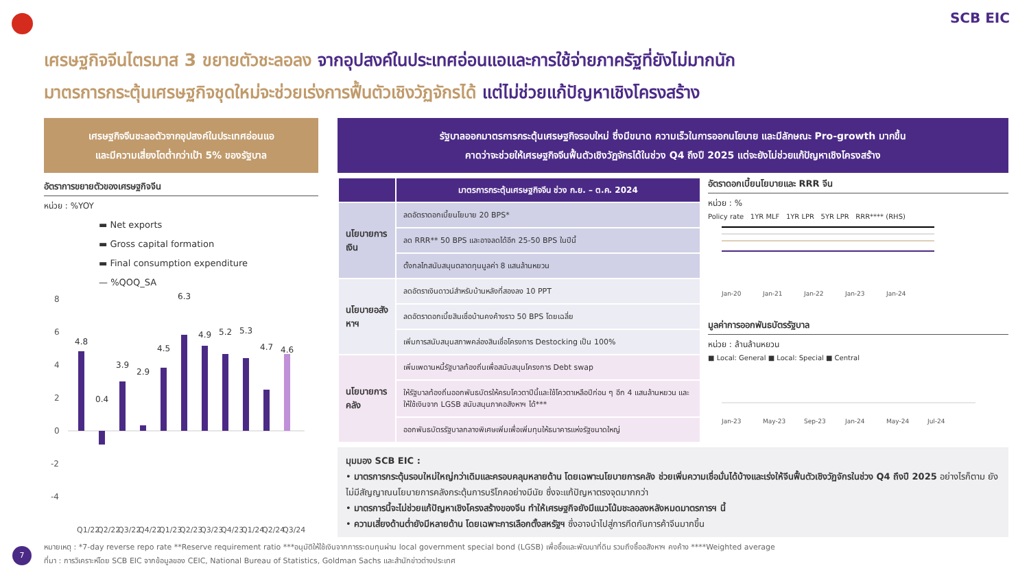SCB EIC
เศรษฐกิจจีนไตรมาส 3 ขยายตัวชะลอลง จากอุปสงค์ในประเทศอ่อนแอและการใช้จ่ายภาครัฐที่ยังไม่มากนัก
มาตรการกระตุ้นเศรษฐกิจชุดใหม่จะช่วยเร่งการฟื้นตัวเชิงวัฏจักรได้ แต่ไม่ช่วยแก้ปัญหาเชิงโครงสร้าง
เศรษฐกิจจีนชะลอตัวจากอุปสงค์ในประเทศอ่อนแอ
และมีความเสี่ยงโตต่ำกว่าเป้า 5% ของรัฐบาล
อัตราการขยายตัวของเศรษฐกิจจีน
หน่วย : %YOY
▬ Net exports
▬ Gross capital formation
▬ Final consumption expenditure
— %QOQ_SA
8
6
4
2
0
-2
-4
4.8
0.4
3.9
2.9
4.5
6.3
4.9
5.2
5.3
4.7
4.6
Q1/22
Q2/22
Q3/22
Q4/22
Q1/23
Q2/23
Q3/23
Q4/23
Q1/24
Q2/24
Q3/24
รัฐบาลออกมาตรการกระตุ้นเศรษฐกิจรอบใหม่ ซึ่งมีขนาด ความเร็วในการออกนโยบาย และมีลักษณะ Pro-growth มากขึ้น
คาดว่าจะช่วยให้เศรษฐกิจจีนฟื้นตัวเชิงวัฏจักรได้ในช่วง Q4 ถึงปี 2025 แต่จะยังไม่ช่วยแก้ปัญหาเชิงโครงสร้าง
| | มาตรการกระตุ้นเศรษฐกิจจีน ช่วง ก.ย. – ต.ค. 2024 |
| --- | --- |
| นโยบายการเงิน | ลดอัตราดอกเบี้ยนโยบาย 20 BPS* |
| | ลด RRR** 50 BPS และอาจลดได้อีก 25-50 BPS ในปีนี้ |
| | ตั้งกลไกสนับสนุนตลาดทุนมูลค่า 8 แสนล้านหยวน |
| นโยบายอสังหาฯ | ลดอัตราเงินดาวน์สำหรับบ้านหลังที่สองลง 10 PPT |
| | ลดอัตราดอกเบี้ยสินเชื่อบ้านคงค้างราว 50 BPS โดยเฉลี่ย |
| | เพิ่มการสนับสนุนสภาพคล่องสินเชื่อโครงการ Destocking เป็น 100% |
| นโยบายการคลัง | เพิ่มเพดานหนี้รัฐบาลท้องถิ่นเพื่อสนับสนุนโครงการ Debt swap |
| | ให้รัฐบาลท้องถิ่นออกพันธบัตรให้ครบโควตาปีนี้และใช้โควตาเหลือปีก่อน ๆ อีก 4 แสนล้านหยวน และให้ใช้เงินจาก LGSB สนับสนุนภาคอสังหาฯ ได้*** |
| | ออกพันธบัตรรัฐบาลกลางพิเศษเพิ่มเพื่อเพิ่มทุนให้ธนาคารแห่งรัฐขนาดใหญ่ |
อัตราดอกเบี้ยนโยบายและ RRR จีน
หน่วย : %
Policy rate 1YR MLF 1YR LPR 5YR LPR RRR**** (RHS)
Jan-20
Jan-21
Jan-22
Jan-23
Jan-24
มูลค่าการออกพันธบัตรรัฐบาล
หน่วย : ล้านล้านหยวน
■ Local: General ■ Local: Special ■ Central
Jan-23
May-23
Sep-23
Jan-24
May-24
Jul-24
มุมมอง SCB EIC :
• มาตรการกระตุ้นรอบใหม่ใหญ่กว่าเดิมและครอบคลุมหลายด้าน โดยเฉพาะนโยบายการคลัง ช่วยเพิ่มความเชื่อมั่นได้บ้างและเร่งให้จีนฟื้นตัวเชิงวัฏจักรในช่วง Q4 ถึงปี 2025 อย่างไรก็ตาม ยังไม่มีสัญญาณนโยบายการคลังกระตุ้นการบริโภคอย่างมีนัย ซึ่งจะแก้ปัญหาตรงจุดมากกว่า
• มาตรการนี้จะไม่ช่วยแก้ปัญหาเชิงโครงสร้างของจีน ทำให้เศรษฐกิจยังมีแนวโน้มชะลอลงหลังหมดมาตรการฯ นี้
• ความเสี่ยงด้านต่ำยังมีหลายด้าน โดยเฉพาะการเลือกตั้งสหรัฐฯ ซึ่งอาจนำไปสู่การกีดกันการค้าจีนมากขึ้น
7
หมายเหตุ : *7-day reverse repo rate **Reserve requirement ratio ***อนุมัติให้ใช้เงินจากการระดมทุนผ่าน local government special bond (LGSB) เพื่อซื้อและพัฒนาที่ดิน รวมถึงซื้ออสังหาฯ คงค้าง ****Weighted average
ที่มา : การวิเคราะห์โดย SCB EIC จากข้อมูลของ CEIC, National Bureau of Statistics, Goldman Sachs และสำนักข่าวต่างประเทศ